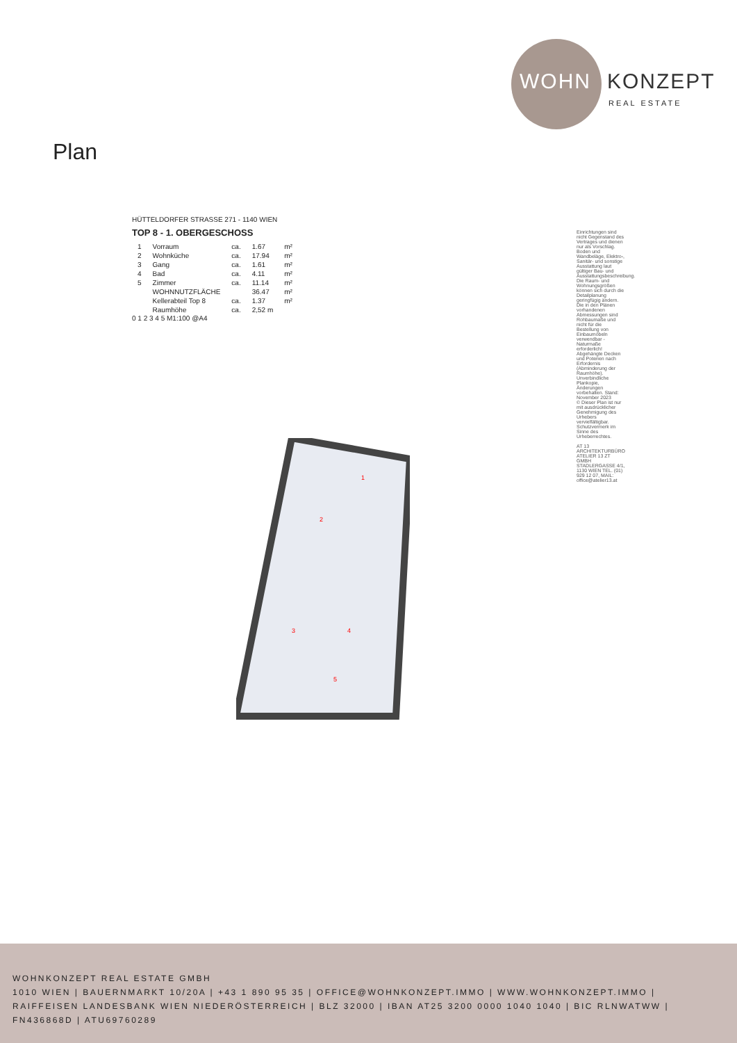WOHN KONZEPT
REAL ESTATE
Plan
HÜTTELDORFER STRASSE 271 - 1140 WIEN
TOP 8 - 1. OBERGESCHOSS
| 1 | Vorraum | ca. | 1.67 | m² |
| 2 | Wohnküche | ca. | 17.94 | m² |
| 3 | Gang | ca. | 1.61 | m² |
| 4 | Bad | ca. | 4.11 | m² |
| 5 | Zimmer | ca. | 11.14 | m² |
| | WOHNNUTZFLÄCHE | | 36.47 | m² |
| | Kellerabteil Top 8 | ca. | 1.37 | m² |
| | Raumhöhe | ca. | 2,52 m | |
0 1 2 3 4 5 M1:100 @A4
1
2
3
4
5
Einrichtungen sind nicht Gegenstand des Vertrages und dienen nur als Vorschlag. Boden und Wandbeläge, Elektro-, Sanitär- und sonstige Ausstattung laut gültiger Bau- und Ausstattungsbeschreibung. Die Raum- und Wohnungsgrößen können sich durch die Detailplanung geringfügig ändern. Die in den Plänen vorhandenen Abmessungen sind Rohbaumaße und nicht für die Bestellung von Einbaumöbeln verwendbar - Naturmaße erforderlich! Abgehängte Decken und Poterien nach Erfordernis (Abminderung der Raumhöhe). Unverbindliche Plankopie, Änderungen vorbehalten. Stand: November 2023
© Dieser Plan ist nur mit ausdrücklicher Genehmigung des Urhebers vervielfältigbar. Schutzvermerk im Sinne des Urheberrechtes.
AT 13 ARCHITEKTURBÜRO ATELIER 13 ZT GMBH STADLERGASSE 4/1, 1130 WIEN TEL. (01) 929 12 07, MAIL: office@atelier13.at
WOHNKONZEPT REAL ESTATE GMBH
1010 WIEN | BAUERNMARKT 10/20A | +43 1 890 95 35 | OFFICE@WOHNKONZEPT.IMMO | WWW.WOHNKONZEPT.IMMO | RAIFFEISEN LANDESBANK WIEN NIEDERÖSTERREICH | BLZ 32000 | IBAN AT25 3200 0000 1040 1040 | BIC RLNWATWW | FN436868D | ATU69760289